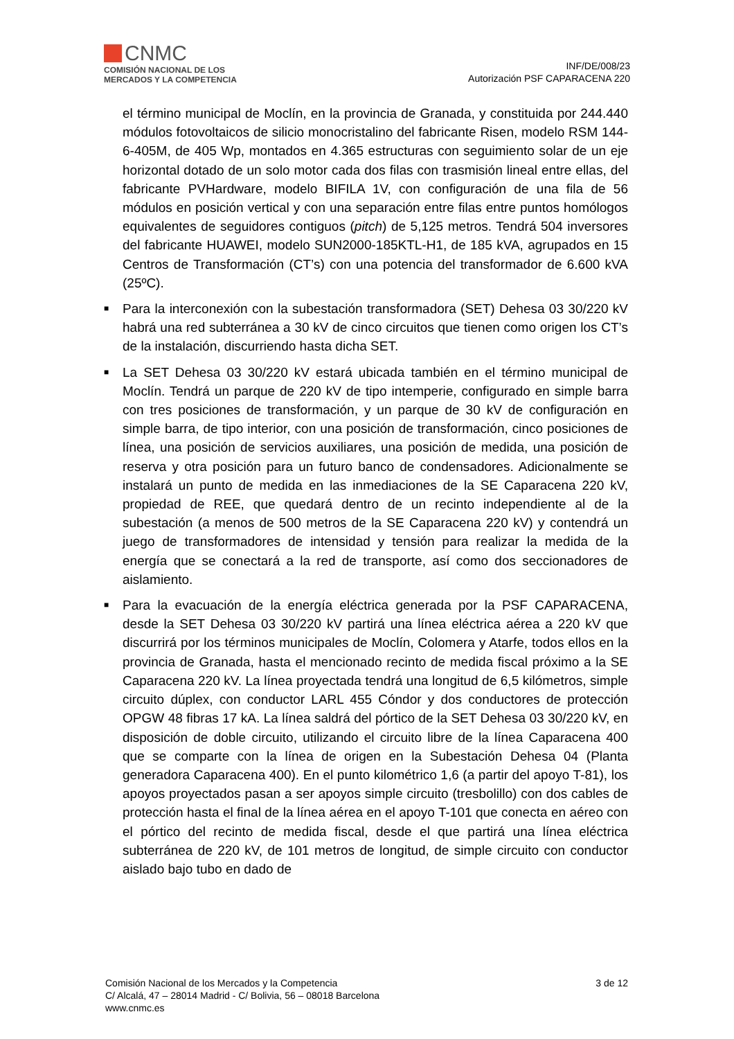CNMC
COMISIÓN NACIONAL DE LOS
MERCADOS Y LA COMPETENCIA
INF/DE/008/23
Autorización PSF CAPARACENA 220
el término municipal de Moclín, en la provincia de Granada, y constituida por 244.440 módulos fotovoltaicos de silicio monocristalino del fabricante Risen, modelo RSM 144-6-405M, de 405 Wp, montados en 4.365 estructuras con seguimiento solar de un eje horizontal dotado de un solo motor cada dos filas con trasmisión lineal entre ellas, del fabricante PVHardware, modelo BIFILA 1V, con configuración de una fila de 56 módulos en posición vertical y con una separación entre filas entre puntos homólogos equivalentes de seguidores contiguos (pitch) de 5,125 metros. Tendrá 504 inversores del fabricante HUAWEI, modelo SUN2000-185KTL-H1, de 185 kVA, agrupados en 15 Centros de Transformación (CT’s) con una potencia del transformador de 6.600 kVA (25ºC).
■
Para la interconexión con la subestación transformadora (SET) Dehesa 03 30/220 kV habrá una red subterránea a 30 kV de cinco circuitos que tienen como origen los CT’s de la instalación, discurriendo hasta dicha SET.
■
La SET Dehesa 03 30/220 kV estará ubicada también en el término municipal de Moclín. Tendrá un parque de 220 kV de tipo intemperie, configurado en simple barra con tres posiciones de transformación, y un parque de 30 kV de configuración en simple barra, de tipo interior, con una posición de transformación, cinco posiciones de línea, una posición de servicios auxiliares, una posición de medida, una posición de reserva y otra posición para un futuro banco de condensadores. Adicionalmente se instalará un punto de medida en las inmediaciones de la SE Caparacena 220 kV, propiedad de REE, que quedará dentro de un recinto independiente al de la subestación (a menos de 500 metros de la SE Caparacena 220 kV) y contendrá un juego de transformadores de intensidad y tensión para realizar la medida de la energía que se conectará a la red de transporte, así como dos seccionadores de aislamiento.
■
Para la evacuación de la energía eléctrica generada por la PSF CAPARACENA, desde la SET Dehesa 03 30/220 kV partirá una línea eléctrica aérea a 220 kV que discurrirá por los términos municipales de Moclín, Colomera y Atarfe, todos ellos en la provincia de Granada, hasta el mencionado recinto de medida fiscal próximo a la SE Caparacena 220 kV. La línea proyectada tendrá una longitud de 6,5 kilómetros, simple circuito dúplex, con conductor LARL 455 Cóndor y dos conductores de protección OPGW 48 fibras 17 kA. La línea saldrá del pórtico de la SET Dehesa 03 30/220 kV, en disposición de doble circuito, utilizando el circuito libre de la línea Caparacena 400 que se comparte con la línea de origen en la Subestación Dehesa 04 (Planta generadora Caparacena 400). En el punto kilométrico 1,6 (a partir del apoyo T-81), los apoyos proyectados pasan a ser apoyos simple circuito (tresbolillo) con dos cables de protección hasta el final de la línea aérea en el apoyo T-101 que conecta en aéreo con el pórtico del recinto de medida fiscal, desde el que partirá una línea eléctrica subterránea de 220 kV, de 101 metros de longitud, de simple circuito con conductor aislado bajo tubo en dado de
Comisión Nacional de los Mercados y la Competencia
C/ Alcalá, 47 – 28014 Madrid - C/ Bolivia, 56 – 08018 Barcelona
www.cnmc.es
3 de 12